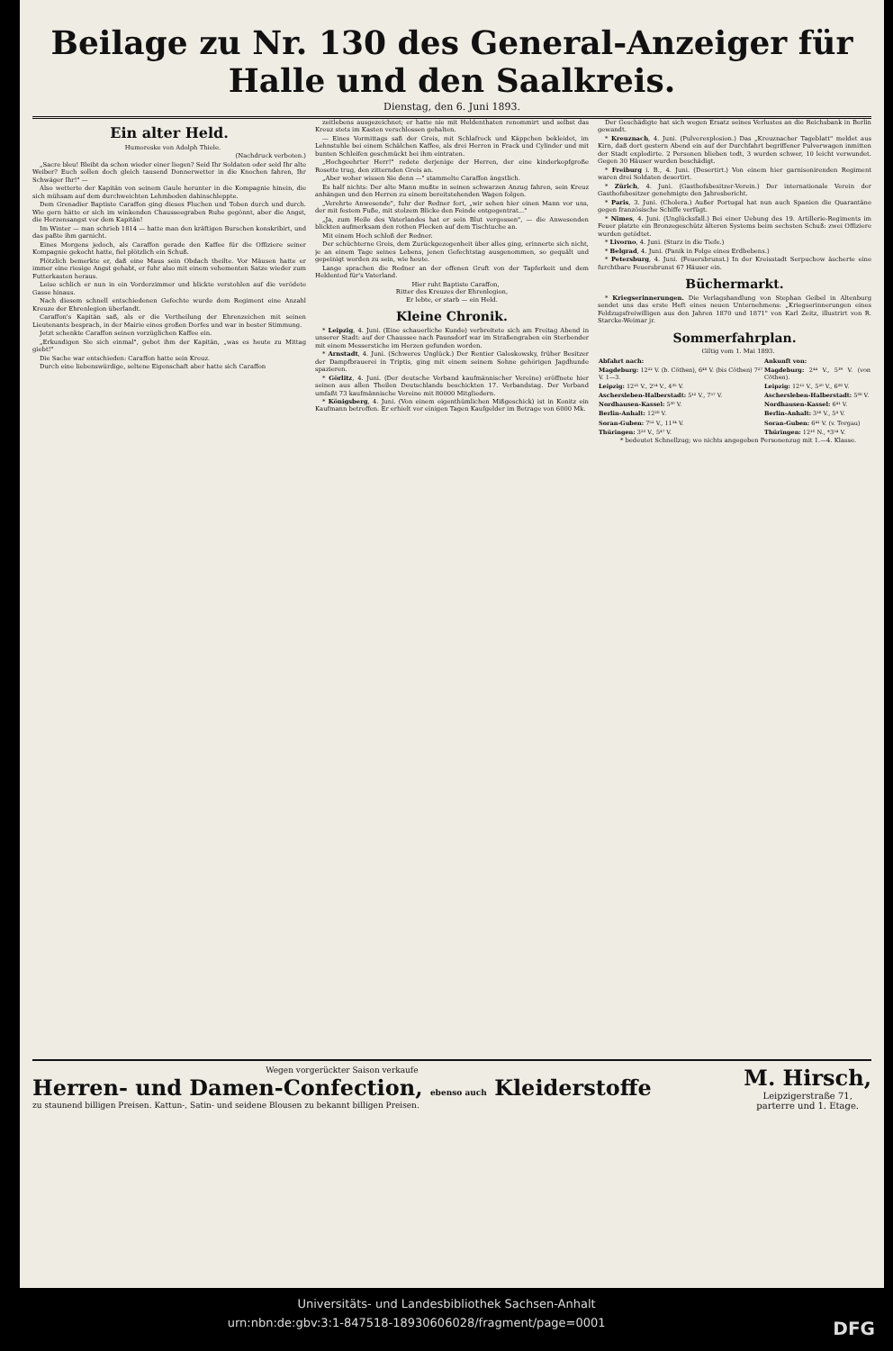Beilage zu Nr. 130 des General-Anzeiger für Halle und den Saalkreis.
Dienstag, den 6. Juni 1893.
Ein alter Held.
Humoreske von Adolph Thiele.
(Nachdruck verboten.)
„Sacre bleu! Bleibt da schon wieder einer liegen? Seid Ihr Soldaten oder seid Ihr alte Weiber? Euch sollen doch gleich tausend Donnerwetter in die Knochen fahren, Ihr Schwäger Ihr!" —
Also wetterte der Kapitän von seinem Gaule herunter in die Kompagnie hinein, die sich mühsam auf dem durchweichten Lehmboden dahinschleppte.
Dem Grenadier Baptiste Caraffon ging dieses Fluchen und Toben durch und durch. Wie gern hätte er sich im winkenden Chausseegraben Ruhe gegönnt, aber die Angst, die Herzensangst vor dem Kapitän!
Im Winter — man schrieb 1814 — hatte man den kräftigen Burschen konskribirt, und das paßte ihm garnicht.
Eines Morgens jedoch, als Caraffon gerade den Kaffee für die Offiziere seiner Kompagnie gekocht hatte, fiel plötzlich ein Schuß.
Plötzlich bemerkte er, daß eine Maus sein Obdach theilte. Vor Mäusen hatte er immer eine riesige Angst gehabt, er fuhr also mit einem vehementen Satze wieder zum Futterkasten heraus.
Leise schlich er nun in ein Vorderzimmer und blickte verstohlen auf die verödete Gasse hinaus.
Nach diesem schnell entschiedenen Gefechte wurde dem Regiment eine Anzahl Kreuze der Ehrenlegion überlandt.
Caraffon's Kapitän saß, als er die Vertheilung der Ehrenzeichen mit seinen Lieutenants besprach, in der Mairie eines großen Dorfes und war in bester Stimmung.
Jetzt schenkte Caraffon seinen vorzüglichen Kaffee ein.
„Erkundigen Sie sich einmal", gebot ihm der Kapitän, „was es heute zu Mittag giebt!"
Die Sache war entschieden: Caraffon hatte sein Kreuz.
Durch eine liebenswürdige, seltene Eigenschaft aber hatte sich Caraffon
zeitlebens ausgezeichnet; er hatte nie mit Heldenthaten renommirt und selbst das Kreuz stets im Kasten verschlossen gehalten.
— Eines Vormittags saß der Greis, mit Schlafrock und Käppchen bekleidet, im Lehnstuhle bei einem Schälchen Kaffee, als drei Herren in Frack und Cylinder und mit bunten Schleifen geschmückt bei ihm eintraten.
„Hochgeehrter Herr!" redete derjenige der Herren, der eine kinderkopfgroße Rosette trug, den zitternden Greis an.
„Aber woher wissen Sie denn —" stammelte Caraffon ängstlich.
Es half nichts: Der alte Mann mußte in seinen schwarzen Anzug fahren, sein Kreuz anhängen und den Herren zu einem bereitstehenden Wagen folgen.
„Verehrte Anwesende", fuhr der Redner fort, „wir sehen hier einen Mann vor uns, der mit festem Fuße, mit stolzem Blicke den Feinde entgegentrat..."
„Ja, zum Heile des Vaterlandes hat er sein Blut vergossen", — die Anwesenden blickten aufmerksam den rothen Flecken auf dem Tischtuche an.
Mit einem Hoch schloß der Redner.
Der schüchterne Greis, dem Zurückgezogenheit über alles ging, erinnerte sich nicht, je an einem Tage seines Lebens, jenen Gefechtstag ausgenommen, so gequält und gepeinigt worden zu sein, wie heute.
Lange sprachen die Redner an der offenen Gruft von der Tapferkeit und dem Heldentod für's Vaterland.
Hier ruht Baptiste Caraffon,
Ritter des Kreuzes der Ehrenlegion,
Er lebte, er starb — ein Held.
Kleine Chronik.
* Leipzig, 4. Juni. (Eine schauerliche Kunde) verbreitete sich am Freitag Abend in unserer Stadt: auf der Chaussee nach Paunsdorf war im Straßengraben ein Sterbender mit einem Messerstiche im Herzen gefunden worden.
* Arnstadt, 4. Juni. (Schweres Unglück.) Der Rentier Galoskowsky, früher Besitzer der Dampfbrauerei in Triptis, ging mit einem seinem Sohne gehörigen Jagdhunde spazieren.
* Görlitz, 4. Juni. (Der deutsche Verband kaufmännischer Vereine) eröffnete hier seinen aus allen Theilen Deutschlands beschickten 17. Verbandstag. Der Verband umfaßt 73 kaufmännische Vereine mit 80000 Mitgliedern.
* Königsberg, 4. Juni. (Von einem eigenthümlichen Mißgeschick) ist in Konitz ein Kaufmann betroffen. Er erhielt vor einigen Tagen Kaufgelder im Betrage von 6000 Mk.
Der Geschädigte hat sich wegen Ersatz seines Verlustes an die Reichsbank in Berlin gewandt.
* Kreuznach, 4. Juni. (Pulverexplosion.) Das „Kreuznacher Tageblatt" meldet aus Kirn, daß dort gestern Abend ein auf der Durchfahrt begriffener Pulverwagen inmitten der Stadt explodirte. 2 Personen blieben todt, 3 wurden schwer, 10 leicht verwundet. Gegen 30 Häuser wurden beschädigt.
* Freiburg i. B., 4. Juni. (Desertirt.) Von einem hier garnisonirenden Regiment waren drei Soldaten desertirt.
* Zürich, 4. Juni. (Gasthofsbesitzer-Verein.) Der internationale Verein der Gasthofsbesitzer genehmigte den Jahresbericht.
* Paris, 3. Juni. (Cholera.) Außer Portugal hat nun auch Spanien die Quarantäne gegen französische Schiffe verfügt.
* Nimes, 4. Juni. (Unglücksfall.) Bei einer Uebung des 19. Artillerie-Regiments im Feuer platzte ein Bronzegeschütz älteren Systems beim sechsten Schuß: zwei Offiziere wurden getödtet.
* Livorno, 4. Juni. (Sturz in die Tiefe.)
* Belgrad, 4. Juni. (Panik in Folge eines Erdbebens.)
* Petersburg, 4. Juni. (Feuersbrunst.) In der Kreisstadt Serpuchow äscherte eine furchtbare Feuersbrunst 67 Häuser ein.
Büchermarkt.
* Kriegserinnerungen. Die Verlagshandlung von Stephan Geibel in Altenburg sendet uns das erste Heft eines neuen Unternehmens: „Kriegserinnerungen eines Feldzugsfreiwilligen aus den Jahren 1870 und 1871" von Karl Zeitz, illustrirt von R. Starcke-Weimar jr.
Sommerfahrplan.
Giltig vom 1. Mai 1893.
| Abfahrt nach: | Ankunft von: |
| --- | --- |
| Magdeburg: 12²² V. (b. Cöthen), 6⁴⁸ V. (bis Cöthen) 7²⁷ V. 1—3. | Magdeburg: 2⁴⁴ V., 5³⁹ V. (von Cöthen). |
| Leipzig: 12²⁵ V., 2⁵⁴ V., 4³⁵ V. | Leipzig: 12¹¹ V., 5²⁰ V., 6³⁸ V. |
| Aschersleben-Halberstadt: 5¹² V., 7⁵⁷ V. | Aschersleben-Halberstadt: 5³⁸ V. |
| Nordhausen-Kassel: 5³⁰ V. | Nordhausen-Kassel: 6⁴¹ V. |
| Berlin-Anhalt: 12²⁸ V. | Berlin-Anhalt: 3¹⁸ V., 5⁴ V. |
| Soran-Guben: 7⁵² V., 11³⁴ V. | Soran-Guben: 6⁴¹ V. (v. Torgau) |
| Thüringen: 3²³ V., 5⁴⁷ V. | Thüringen: 12¹⁶ N., *3⁵⁴ V. |
* bedeutet Schnellzug; wo nichts angegeben Personenzug mit 1.—4. Klasse.
Wegen vorgerückter Saison verkaufe
Herren- und Damen-Confection, ebenso auch Kleiderstoffe
zu staunend billigen Preisen. Kattun-, Satin- und seidene Blousen zu bekannt billigen Preisen.
M. Hirsch,
Leipzigerstraße 71,
parterre und 1. Etage.
Universitäts- und Landesbibliothek Sachsen-Anhalt
urn:nbn:de:gbv:3:1-847518-18930606028/fragment/page=0001 DFG